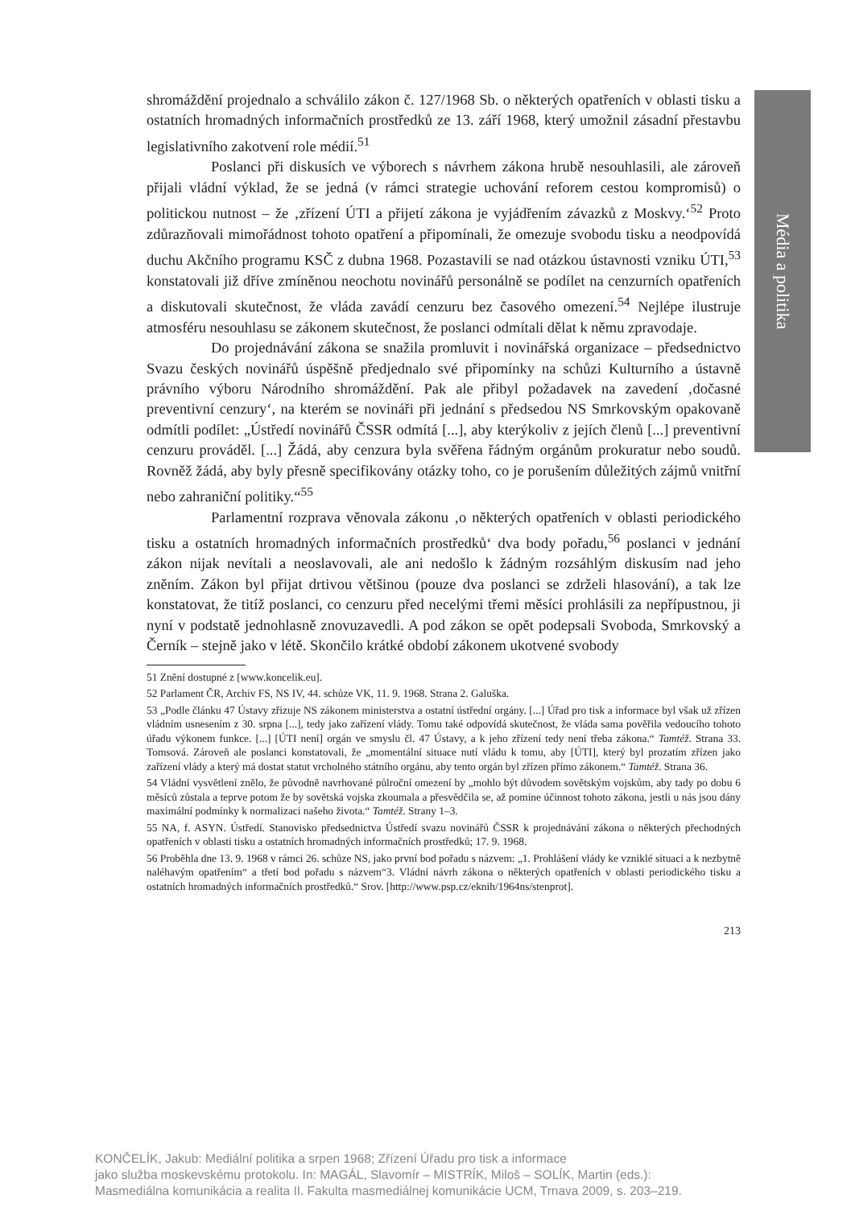Média a politika
shromáždění projednalo a schválilo zákon č. 127/1968 Sb. o některých opatřeních v oblasti tisku a ostatních hromadných informačních prostředků ze 13. září 1968, který umožnil zásadní přestavbu legislativního zakotvení role médií.<sup>51</sup>
Poslanci při diskusích ve výborech s návrhem zákona hrubě nesouhlasili, ale zároveň přijali vládní výklad, že se jedná (v rámci strategie uchování reforem cestou kompromisů) o politickou nutnost – že ‚zřízení ÚTI a přijetí zákona je vyjádřením závazků z Moskvy.‘<sup>52</sup> Proto zdůrazňovali mimořádnost tohoto opatření a připomínali, že omezuje svobodu tisku a neodpovídá duchu Akčního programu KSČ z dubna 1968. Pozastavili se nad otázkou ústavnosti vzniku ÚTI,<sup>53</sup> konstatovali již dříve zmíněnou neochotu novinářů personálně se podílet na cenzurních opatřeních a diskutovali skutečnost, že vláda zavádí cenzuru bez časového omezení.<sup>54</sup> Nejlépe ilustruje atmosféru nesouhlasu se zákonem skutečnost, že poslanci odmítali dělat k němu zpravodaje.
Do projednávání zákona se snažila promluvit i novinářská organizace – předsednictvo Svazu českých novinářů úspěšně předjednalo své připomínky na schůzi Kulturního a ústavně právního výboru Národního shromáždění. Pak ale přibyl požadavek na zavedení ‚dočasné preventivní cenzury‘, na kterém se novináři při jednání s předsedou NS Smrkovským opakovaně odmítli podílet: „Ústředí novinářů ČSSR odmítá [...], aby kterýkoliv z jejích členů [...] preventivní cenzuru prováděl. [...] Žádá, aby cenzura byla svěřena řádným orgánům prokuratur nebo soudů. Rovněž žádá, aby byly přesně specifikovány otázky toho, co je porušením důležitých zájmů vnitřní nebo zahraniční politiky.“<sup>55</sup>
Parlamentní rozprava věnovala zákonu ‚o některých opatřeních v oblasti periodického tisku a ostatních hromadných informačních prostředků‘ dva body pořadu,<sup>56</sup> poslanci v jednání zákon nijak nevítali a neoslavovali, ale ani nedošlo k žádným rozsáhlým diskusím nad jeho zněním. Zákon byl přijat drtivou většinou (pouze dva poslanci se zdrželi hlasování), a tak lze konstatovat, že titíž poslanci, co cenzuru před necelými třemi měsíci prohlásili za nepřípustnou, ji nyní v podstatě jednohlasně znovuzavedli. A pod zákon se opět podepsali Svoboda, Smrkovský a Černík – stejně jako v létě. Skončilo krátké období zákonem ukotvené svobody
51 Znění dostupné z [www.koncelik.eu].
52 Parlament ČR, Archiv FS, NS IV, 44. schůze VK, 11. 9. 1968. Strana 2. Galuška.
53 „Podle článku 47 Ústavy zřizuje NS zákonem ministerstva a ostatní ústřední orgány. [...] Úřad pro tisk a informace byl však už zřízen vládním usnesením z 30. srpna [...], tedy jako zařízení vlády. Tomu také odpovídá skutečnost, že vláda sama pověřila vedoucího tohoto úřadu výkonem funkce. [...] [ÚTI není] orgán ve smyslu čl. 47 Ústavy, a k jeho zřízení tedy není třeba zákona.“ Tamtéž. Strana 33. Tomsová. Zároveň ale poslanci konstatovali, že „momentální situace nutí vládu k tomu, aby [ÚTI], který byl prozatím zřízen jako zařízení vlády a který má dostat statut vrcholného státního orgánu, aby tento orgán byl zřízen přímo zákonem.“ Tamtéž. Strana 36.
54 Vládní vysvětlení znělo, že původně navrhované půlroční omezení by „mohlo být důvodem sovětským vojskům, aby tady po dobu 6 měsíců zůstala a teprve potom že by sovětská vojska zkoumala a přesvědčila se, až pomine účinnost tohoto zákona, jestli u nás jsou dány maximální podmínky k normalizaci našeho života.“ Tamtéž. Strany 1–3.
55 NA, f. ASYN. Ústředí. Stanovisko předsednictva Ústředí svazu novinářů ČSSR k projednávání zákona o některých přechodných opatřeních v oblasti tisku a ostatních hromadných informačních prostředků; 17. 9. 1968.
56 Proběhla dne 13. 9. 1968 v rámci 26. schůze NS, jako první bod pořadu s názvem: „1. Prohlášení vlády ke vzniklé situaci a k nezbytně naléhavým opatřením“ a třetí bod pořadu s názvem“3. Vládní návrh zákona o některých opatřeních v oblasti periodického tisku a ostatních hromadných informačních prostředků.“ Srov. [http://www.psp.cz/eknih/1964ns/stenprot].
213
KONČELÍK, Jakub: Mediální politika a srpen 1968; Zřízení Úřadu pro tisk a informace
jako služba moskevskému protokolu. In: MAGÁL, Slavomír – MISTRÍK, Miloš – SOLÍK, Martin (eds.):
Masmediálna komunikácia a realita II. Fakulta masmediálnej komunikácie UCM, Trnava 2009, s. 203–219.